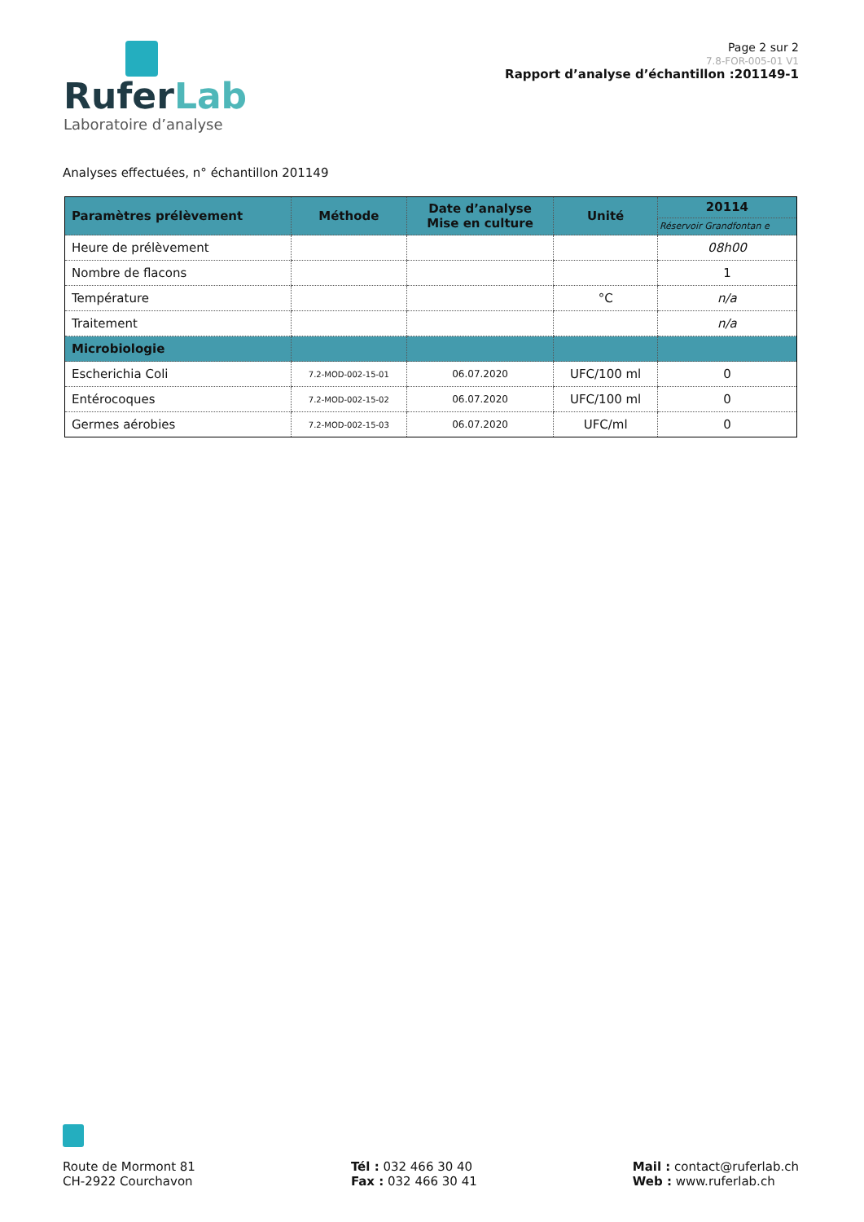RuferLab
Laboratoire d’analyse
Page 2 sur 2
7.8-FOR-005-01 V1
Rapport d’analyse d’échantillon :201149-1
Analyses effectuées, n° échantillon 201149
| Paramètres prélèvement | Méthode | Date d’analyse Mise en culture | Unité | 20114 |
| --- | --- | --- | --- | --- |
| | | | | Réservoir Grandfontan e |
| Heure de prélèvement | | | | 08h00 |
| Nombre de flacons | | | | 1 |
| Température | | | °C | n/a |
| Traitement | | | | n/a |
| Microbiologie | | | | |
| Escherichia Coli | 7.2-MOD-002-15-01 | 06.07.2020 | UFC/100 ml | 0 |
| Entérocoques | 7.2-MOD-002-15-02 | 06.07.2020 | UFC/100 ml | 0 |
| Germes aérobies | 7.2-MOD-002-15-03 | 06.07.2020 | UFC/ml | 0 |
Route de Mormont 81
CH-2922 Courchavon
Tél : 032 466 30 40
Fax : 032 466 30 41
Mail : contact@ruferlab.ch
Web : www.ruferlab.ch